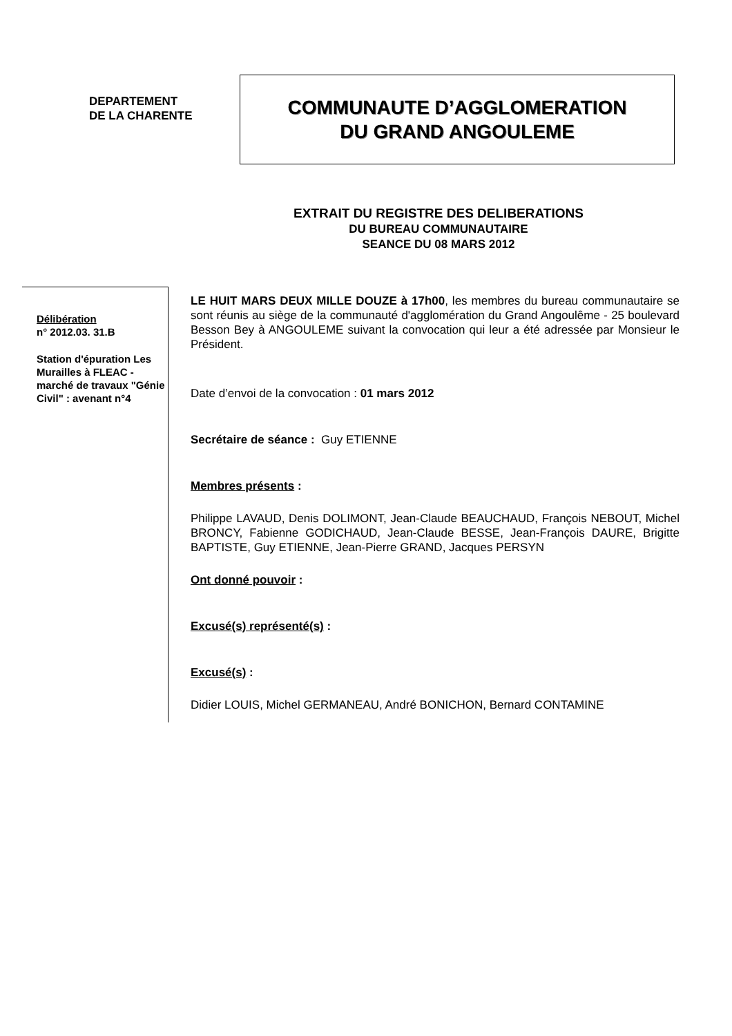DEPARTEMENT
DE LA CHARENTE
COMMUNAUTE D’AGGLOMERATION
DU GRAND ANGOULEME
EXTRAIT DU REGISTRE DES DELIBERATIONS
DU BUREAU COMMUNAUTAIRE
SEANCE DU 08 MARS 2012
Délibération
n° 2012.03. 31.B
Station d'épuration Les Murailles à FLEAC - marché de travaux "Génie Civil" : avenant n°4
LE HUIT MARS DEUX MILLE DOUZE à 17h00, les membres du bureau communautaire se sont réunis au siège de la communauté d'agglomération du Grand Angoulême - 25 boulevard Besson Bey à ANGOULEME suivant la convocation qui leur a été adressée par Monsieur le Président.
Date d’envoi de la convocation : 01 mars 2012
Secrétaire de séance : Guy ETIENNE
Membres présents :
Philippe LAVAUD, Denis DOLIMONT, Jean-Claude BEAUCHAUD, François NEBOUT, Michel BRONCY, Fabienne GODICHAUD, Jean-Claude BESSE, Jean-François DAURE, Brigitte BAPTISTE, Guy ETIENNE, Jean-Pierre GRAND, Jacques PERSYN
Ont donné pouvoir :
Excusé(s) représenté(s) :
Excusé(s) :
Didier LOUIS, Michel GERMANEAU, André BONICHON, Bernard CONTAMINE